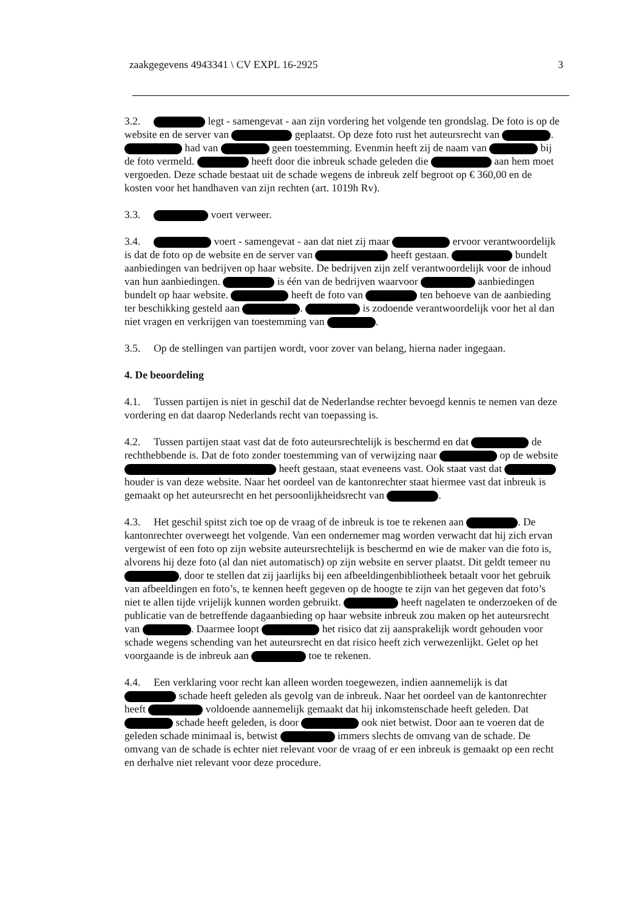zaakgegevens 4943341 \ CV EXPL 16-2925 3
3.2. legt - samengevat - aan zijn vordering het volgende ten grondslag. De foto is op de website en de server van geplaatst. Op deze foto rust het auteursrecht van . had van geen toestemming. Evenmin heeft zij de naam van bij de foto vermeld. heeft door die inbreuk schade geleden die aan hem moet vergoeden. Deze schade bestaat uit de schade wegens de inbreuk zelf begroot op € 360,00 en de kosten voor het handhaven van zijn rechten (art. 1019h Rv).
3.3. voert verweer.
3.4. voert - samengevat - aan dat niet zij maar ervoor verantwoordelijk is dat de foto op de website en de server van heeft gestaan. bundelt aanbiedingen van bedrijven op haar website. De bedrijven zijn zelf verantwoordelijk voor de inhoud van hun aanbiedingen. is één van de bedrijven waarvoor aanbiedingen bundelt op haar website. heeft de foto van ten behoeve van de aanbieding ter beschikking gesteld aan . is zodoende verantwoordelijk voor het al dan niet vragen en verkrijgen van toestemming van .
3.5. Op de stellingen van partijen wordt, voor zover van belang, hierna nader ingegaan.
4. De beoordeling
4.1. Tussen partijen is niet in geschil dat de Nederlandse rechter bevoegd kennis te nemen van deze vordering en dat daarop Nederlands recht van toepassing is.
4.2. Tussen partijen staat vast dat de foto auteursrechtelijk is beschermd en dat de rechthebbende is. Dat de foto zonder toestemming van of verwijzing naar op de website heeft gestaan, staat eveneens vast. Ook staat vast dat houder is van deze website. Naar het oordeel van de kantonrechter staat hiermee vast dat inbreuk is gemaakt op het auteursrecht en het persoonlijkheidsrecht van .
4.3. Het geschil spitst zich toe op de vraag of de inbreuk is toe te rekenen aan . De kantonrechter overweegt het volgende. Van een ondernemer mag worden verwacht dat hij zich ervan vergewist of een foto op zijn website auteursrechtelijk is beschermd en wie de maker van die foto is, alvorens hij deze foto (al dan niet automatisch) op zijn website en server plaatst. Dit geldt temeer nu , door te stellen dat zij jaarlijks bij een afbeeldingenbibliotheek betaalt voor het gebruik van afbeeldingen en foto’s, te kennen heeft gegeven op de hoogte te zijn van het gegeven dat foto’s niet te allen tijde vrijelijk kunnen worden gebruikt. heeft nagelaten te onderzoeken of de publicatie van de betreffende dagaanbieding op haar website inbreuk zou maken op het auteursrecht van . Daarmee loopt het risico dat zij aansprakelijk wordt gehouden voor schade wegens schending van het auteursrecht en dat risico heeft zich verwezenlijkt. Gelet op het voorgaande is de inbreuk aan toe te rekenen.
4.4. Een verklaring voor recht kan alleen worden toegewezen, indien aannemelijk is dat schade heeft geleden als gevolg van de inbreuk. Naar het oordeel van de kantonrechter heeft voldoende aannemelijk gemaakt dat hij inkomstenschade heeft geleden. Dat schade heeft geleden, is door ook niet betwist. Door aan te voeren dat de geleden schade minimaal is, betwist immers slechts de omvang van de schade. De omvang van de schade is echter niet relevant voor de vraag of er een inbreuk is gemaakt op een recht en derhalve niet relevant voor deze procedure.